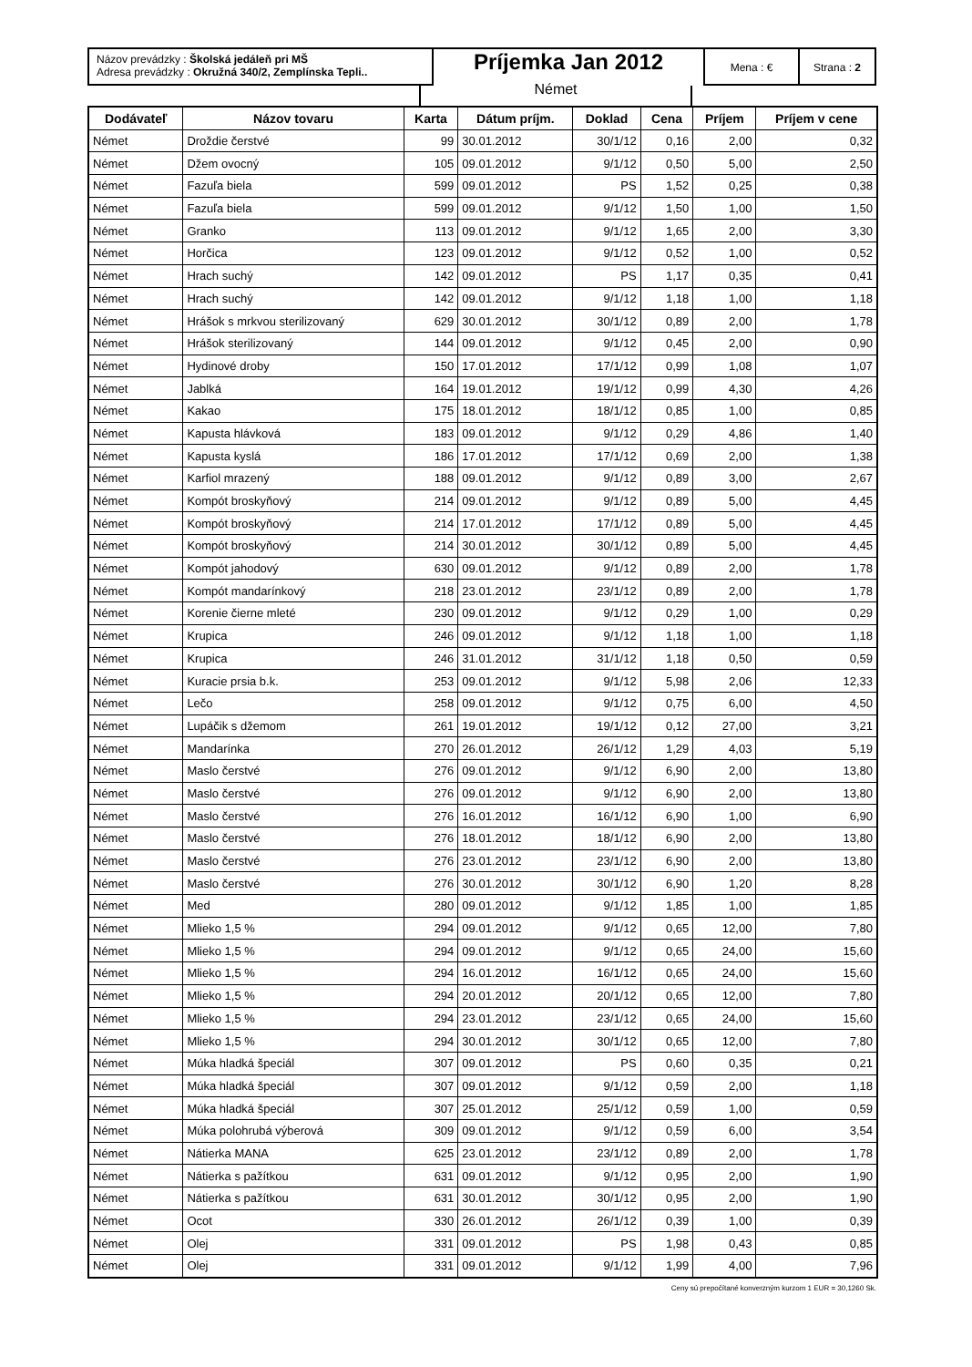Názov prevádzky : Školská jedáleň pri MŠ
Adresa prevádzky : Okružná 340/2, Zemplínska Tepli..
Príjemka Jan 2012
Mena : € Strana : 2
Német
| Dodávateľ | Názov tovaru | Karta | Dátum príjm. | Doklad | Cena | Príjem | Príjem v cene |
| --- | --- | --- | --- | --- | --- | --- | --- |
| Német | Droždie čerstvé | 99 | 30.01.2012 | 30/1/12 | 0,16 | 2,00 | 0,32 |
| Német | Džem ovocný | 105 | 09.01.2012 | 9/1/12 | 0,50 | 5,00 | 2,50 |
| Német | Fazuľa biela | 599 | 09.01.2012 | PS | 1,52 | 0,25 | 0,38 |
| Német | Fazuľa biela | 599 | 09.01.2012 | 9/1/12 | 1,50 | 1,00 | 1,50 |
| Német | Granko | 113 | 09.01.2012 | 9/1/12 | 1,65 | 2,00 | 3,30 |
| Német | Horčica | 123 | 09.01.2012 | 9/1/12 | 0,52 | 1,00 | 0,52 |
| Német | Hrach suchý | 142 | 09.01.2012 | PS | 1,17 | 0,35 | 0,41 |
| Német | Hrach suchý | 142 | 09.01.2012 | 9/1/12 | 1,18 | 1,00 | 1,18 |
| Német | Hrášok s mrkvou sterilizovaný | 629 | 30.01.2012 | 30/1/12 | 0,89 | 2,00 | 1,78 |
| Német | Hrášok sterilizovaný | 144 | 09.01.2012 | 9/1/12 | 0,45 | 2,00 | 0,90 |
| Német | Hydinové droby | 150 | 17.01.2012 | 17/1/12 | 0,99 | 1,08 | 1,07 |
| Német | Jablká | 164 | 19.01.2012 | 19/1/12 | 0,99 | 4,30 | 4,26 |
| Német | Kakao | 175 | 18.01.2012 | 18/1/12 | 0,85 | 1,00 | 0,85 |
| Német | Kapusta hlávková | 183 | 09.01.2012 | 9/1/12 | 0,29 | 4,86 | 1,40 |
| Német | Kapusta kyslá | 186 | 17.01.2012 | 17/1/12 | 0,69 | 2,00 | 1,38 |
| Német | Karfiol mrazený | 188 | 09.01.2012 | 9/1/12 | 0,89 | 3,00 | 2,67 |
| Német | Kompót broskyňový | 214 | 09.01.2012 | 9/1/12 | 0,89 | 5,00 | 4,45 |
| Német | Kompót broskyňový | 214 | 17.01.2012 | 17/1/12 | 0,89 | 5,00 | 4,45 |
| Német | Kompót broskyňový | 214 | 30.01.2012 | 30/1/12 | 0,89 | 5,00 | 4,45 |
| Német | Kompót jahodový | 630 | 09.01.2012 | 9/1/12 | 0,89 | 2,00 | 1,78 |
| Német | Kompót mandarínkový | 218 | 23.01.2012 | 23/1/12 | 0,89 | 2,00 | 1,78 |
| Német | Korenie čierne mleté | 230 | 09.01.2012 | 9/1/12 | 0,29 | 1,00 | 0,29 |
| Német | Krupica | 246 | 09.01.2012 | 9/1/12 | 1,18 | 1,00 | 1,18 |
| Német | Krupica | 246 | 31.01.2012 | 31/1/12 | 1,18 | 0,50 | 0,59 |
| Német | Kuracie prsia b.k. | 253 | 09.01.2012 | 9/1/12 | 5,98 | 2,06 | 12,33 |
| Német | Lečo | 258 | 09.01.2012 | 9/1/12 | 0,75 | 6,00 | 4,50 |
| Német | Lupáčik s džemom | 261 | 19.01.2012 | 19/1/12 | 0,12 | 27,00 | 3,21 |
| Német | Mandarínka | 270 | 26.01.2012 | 26/1/12 | 1,29 | 4,03 | 5,19 |
| Német | Maslo čerstvé | 276 | 09.01.2012 | 9/1/12 | 6,90 | 2,00 | 13,80 |
| Német | Maslo čerstvé | 276 | 09.01.2012 | 9/1/12 | 6,90 | 2,00 | 13,80 |
| Német | Maslo čerstvé | 276 | 16.01.2012 | 16/1/12 | 6,90 | 1,00 | 6,90 |
| Német | Maslo čerstvé | 276 | 18.01.2012 | 18/1/12 | 6,90 | 2,00 | 13,80 |
| Német | Maslo čerstvé | 276 | 23.01.2012 | 23/1/12 | 6,90 | 2,00 | 13,80 |
| Német | Maslo čerstvé | 276 | 30.01.2012 | 30/1/12 | 6,90 | 1,20 | 8,28 |
| Német | Med | 280 | 09.01.2012 | 9/1/12 | 1,85 | 1,00 | 1,85 |
| Német | Mlieko 1,5 % | 294 | 09.01.2012 | 9/1/12 | 0,65 | 12,00 | 7,80 |
| Német | Mlieko 1,5 % | 294 | 09.01.2012 | 9/1/12 | 0,65 | 24,00 | 15,60 |
| Német | Mlieko 1,5 % | 294 | 16.01.2012 | 16/1/12 | 0,65 | 24,00 | 15,60 |
| Német | Mlieko 1,5 % | 294 | 20.01.2012 | 20/1/12 | 0,65 | 12,00 | 7,80 |
| Német | Mlieko 1,5 % | 294 | 23.01.2012 | 23/1/12 | 0,65 | 24,00 | 15,60 |
| Német | Mlieko 1,5 % | 294 | 30.01.2012 | 30/1/12 | 0,65 | 12,00 | 7,80 |
| Német | Múka hladká špeciál | 307 | 09.01.2012 | PS | 0,60 | 0,35 | 0,21 |
| Német | Múka hladká špeciál | 307 | 09.01.2012 | 9/1/12 | 0,59 | 2,00 | 1,18 |
| Német | Múka hladká špeciál | 307 | 25.01.2012 | 25/1/12 | 0,59 | 1,00 | 0,59 |
| Német | Múka polohrubá výberová | 309 | 09.01.2012 | 9/1/12 | 0,59 | 6,00 | 3,54 |
| Német | Nátierka MANA | 625 | 23.01.2012 | 23/1/12 | 0,89 | 2,00 | 1,78 |
| Német | Nátierka s pažítkou | 631 | 09.01.2012 | 9/1/12 | 0,95 | 2,00 | 1,90 |
| Német | Nátierka s pažítkou | 631 | 30.01.2012 | 30/1/12 | 0,95 | 2,00 | 1,90 |
| Német | Ocot | 330 | 26.01.2012 | 26/1/12 | 0,39 | 1,00 | 0,39 |
| Német | Olej | 331 | 09.01.2012 | PS | 1,98 | 0,43 | 0,85 |
| Német | Olej | 331 | 09.01.2012 | 9/1/12 | 1,99 | 4,00 | 7,96 |
Ceny sú prepočítané konverzným kurzom 1 EUR = 30,1260 Sk.